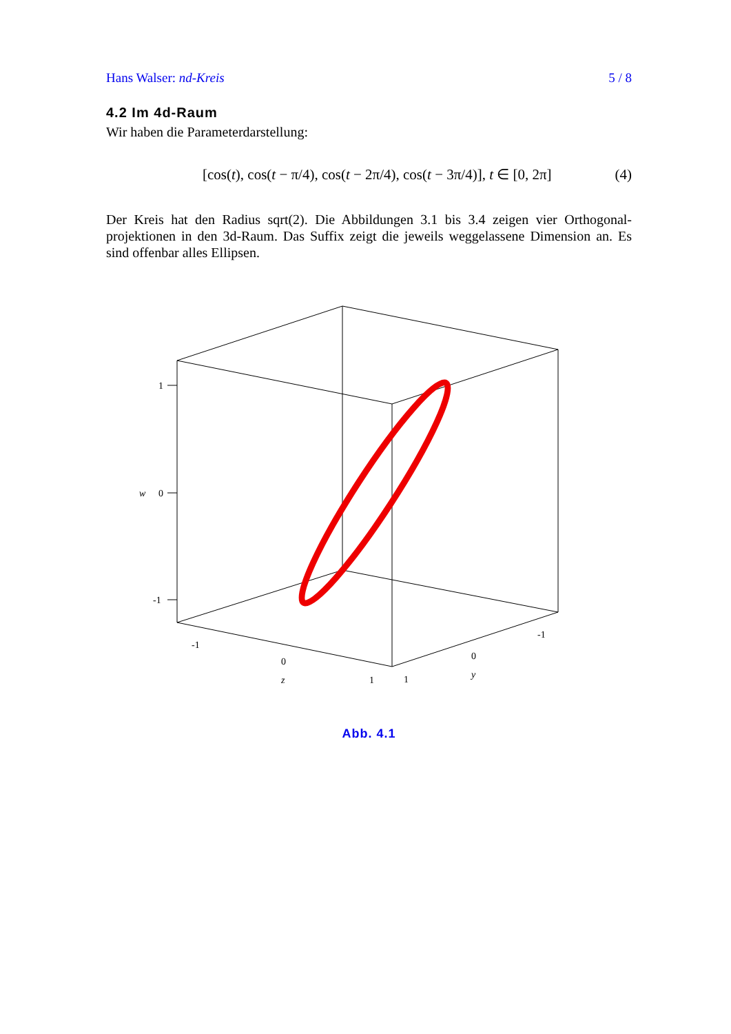Hans Walser: nd-Kreis 5 / 8
4.2 Im 4d-Raum
Wir haben die Parameterdarstellung:
[cos(t), cos(t − π/4), cos(t − 2π/4), cos(t − 3π/4)], t ∈ [0, 2π] (4)
Der Kreis hat den Radius sqrt(2). Die Abbildungen 3.1 bis 3.4 zeigen vier Orthogonal-projektionen in den 3d-Raum. Das Suffix zeigt die jeweils weggelassene Dimension an. Es sind offenbar alles Ellipsen.
1
0
w
-1
-1
0
z
1
1
0
y
-1
Abb. 4.1